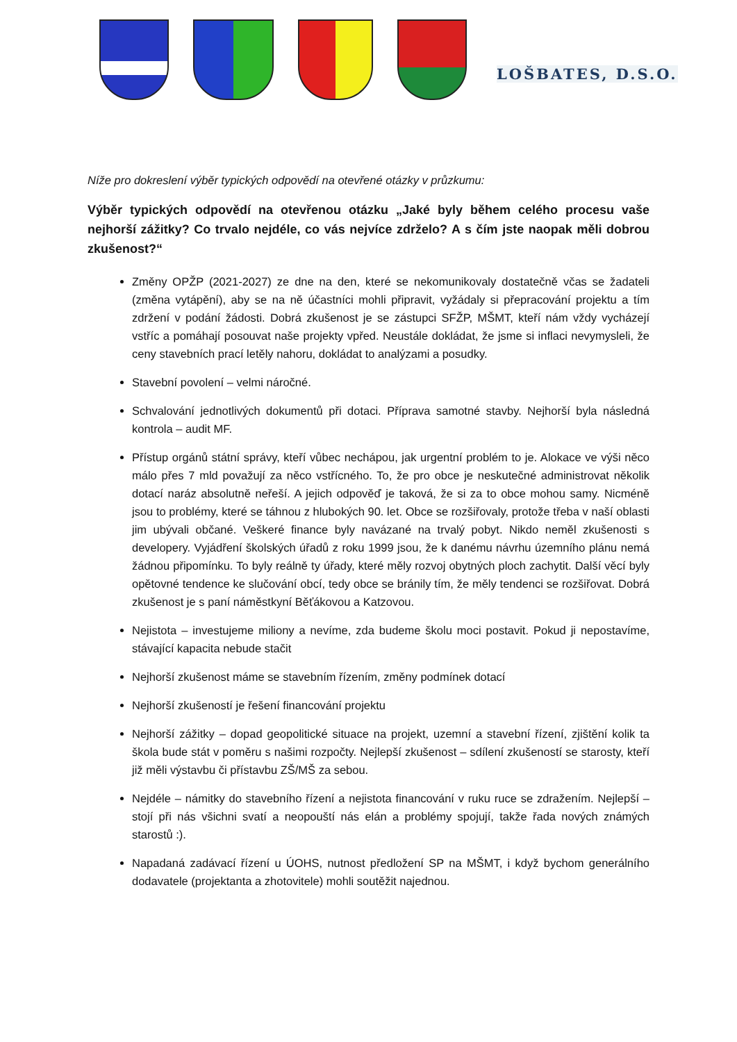LOŠBATES, D.S.O.
Níže pro dokreslení výběr typických odpovědí na otevřené otázky v průzkumu:
Výběr typických odpovědí na otevřenou otázku „Jaké byly během celého procesu vaše nejhorší zážitky? Co trvalo nejdéle, co vás nejvíce zdrželo? A s čím jste naopak měli dobrou zkušenost?“
Změny OPŽP (2021-2027) ze dne na den, které se nekomunikovaly dostatečně včas se žadateli (změna vytápění), aby se na ně účastníci mohli připravit, vyžádaly si přepracování projektu a tím zdržení v podání žádosti. Dobrá zkušenost je se zástupci SFŽP, MŠMT, kteří nám vždy vycházejí vstříc a pomáhají posouvat naše projekty vpřed. Neustále dokládat, že jsme si inflaci nevymysleli, že ceny stavebních prací letěly nahoru, dokládat to analýzami a posudky.
Stavební povolení – velmi náročné.
Schvalování jednotlivých dokumentů při dotaci. Příprava samotné stavby. Nejhorší byla následná kontrola – audit MF.
Přístup orgánů státní správy, kteří vůbec nechápou, jak urgentní problém to je. Alokace ve výši něco málo přes 7 mld považují za něco vstřícného. To, že pro obce je neskutečné administrovat několik dotací naráz absolutně neřeší. A jejich odpověď je taková, že si za to obce mohou samy. Nicméně jsou to problémy, které se táhnou z hlubokých 90. let. Obce se rozšiřovaly, protože třeba v naší oblasti jim ubývali občané. Veškeré finance byly navázané na trvalý pobyt. Nikdo neměl zkušenosti s developery. Vyjádření školských úřadů z roku 1999 jsou, že k danému návrhu územního plánu nemá žádnou připomínku. To byly reálně ty úřady, které měly rozvoj obytných ploch zachytit. Další věcí byly opětovné tendence ke slučování obcí, tedy obce se bránily tím, že měly tendenci se rozšiřovat. Dobrá zkušenost je s paní náměstkyní Běťákovou a Katzovou.
Nejistota – investujeme miliony a nevíme, zda budeme školu moci postavit. Pokud ji nepostavíme, stávající kapacita nebude stačit
Nejhorší zkušenost máme se stavebním řízením, změny podmínek dotací
Nejhorší zkušeností je řešení financování projektu
Nejhorší zážitky – dopad geopolitické situace na projekt, uzemní a stavební řízení, zjištění kolik ta škola bude stát v poměru s našimi rozpočty. Nejlepší zkušenost – sdílení zkušeností se starosty, kteří již měli výstavbu či přístavbu ZŠ/MŠ za sebou.
Nejdéle – námitky do stavebního řízení a nejistota financování v ruku ruce se zdražením. Nejlepší – stojí při nás všichni svatí a neopouští nás elán a problémy spojují, takže řada nových známých starostů :).
Napadaná zadávací řízení u ÚOHS, nutnost předložení SP na MŠMT, i když bychom generálního dodavatele (projektanta a zhotovitele) mohli soutěžit najednou.